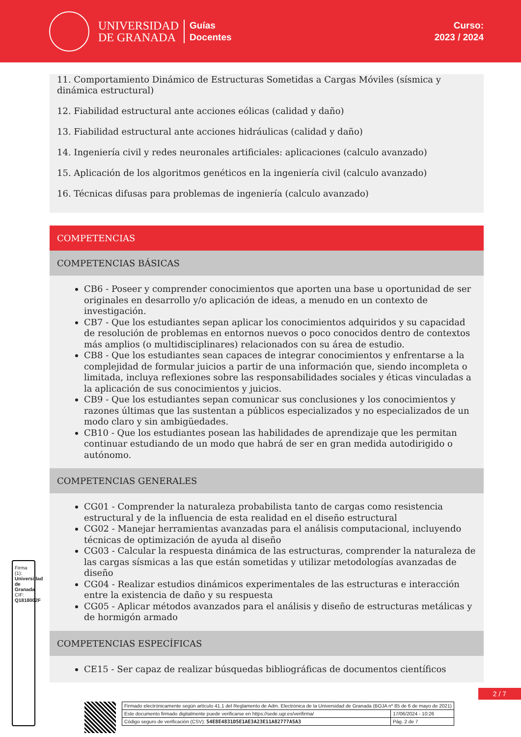UNIVERSIDAD
DE GRANADA
Guías
Docentes
Curso:
2023 / 2024
11. Comportamiento Dinámico de Estructuras Sometidas a Cargas Móviles (sísmica y dinámica estructural)
12. Fiabilidad estructural ante acciones eólicas (calidad y daño)
13. Fiabilidad estructural ante acciones hidráulicas (calidad y daño)
14. Ingeniería civil y redes neuronales artificiales: aplicaciones (calculo avanzado)
15. Aplicación de los algoritmos genéticos en la ingeniería civil (calculo avanzado)
16. Técnicas difusas para problemas de ingeniería (calculo avanzado)
COMPETENCIAS
COMPETENCIAS BÁSICAS
CB6 - Poseer y comprender conocimientos que aporten una base u oportunidad de ser originales en desarrollo y/o aplicación de ideas, a menudo en un contexto de investigación.
CB7 - Que los estudiantes sepan aplicar los conocimientos adquiridos y su capacidad de resolución de problemas en entornos nuevos o poco conocidos dentro de contextos más amplios (o multidisciplinares) relacionados con su área de estudio.
CB8 - Que los estudiantes sean capaces de integrar conocimientos y enfrentarse a la complejidad de formular juicios a partir de una información que, siendo incompleta o limitada, incluya reflexiones sobre las responsabilidades sociales y éticas vinculadas a la aplicación de sus conocimientos y juicios.
CB9 - Que los estudiantes sepan comunicar sus conclusiones y los conocimientos y razones últimas que las sustentan a públicos especializados y no especializados de un modo claro y sin ambigüedades.
CB10 - Que los estudiantes posean las habilidades de aprendizaje que les permitan continuar estudiando de un modo que habrá de ser en gran medida autodirigido o autónomo.
COMPETENCIAS GENERALES
CG01 - Comprender la naturaleza probabilista tanto de cargas como resistencia estructural y de la influencia de esta realidad en el diseño estructural
CG02 - Manejar herramientas avanzadas para el análisis computacional, incluyendo técnicas de optimización de ayuda al diseño
CG03 - Calcular la respuesta dinámica de las estructuras, comprender la naturaleza de las cargas sísmicas a las que están sometidas y utilizar metodologías avanzadas de diseño
CG04 - Realizar estudios dinámicos experimentales de las estructuras e interacción entre la existencia de daño y su respuesta
CG05 - Aplicar métodos avanzados para el análisis y diseño de estructuras metálicas y de hormigón armado
COMPETENCIAS ESPECÍFICAS
CE15 - Ser capaz de realizar búsquedas bibliográficas de documentos científicos
2 / 7
Firma (1): Universidad de Granada
CIF: Q1818002F
| Firmado electrónicamente según artículo 41.1 del Reglamento de Adm. Electrónica de la Universidad de Granada (BOJA nº 85 de 6 de mayo de 2021) | |
| Este documento firmado digitalmente puede verificarse en https://sede.ugr.es/verifirma/ | 17/06/2024 - 10:26 |
| Código seguro de verificación (CSV): 54E8E4831D5E1AE3A23E11A82777A5A3 | Pág. 2 de 7 |